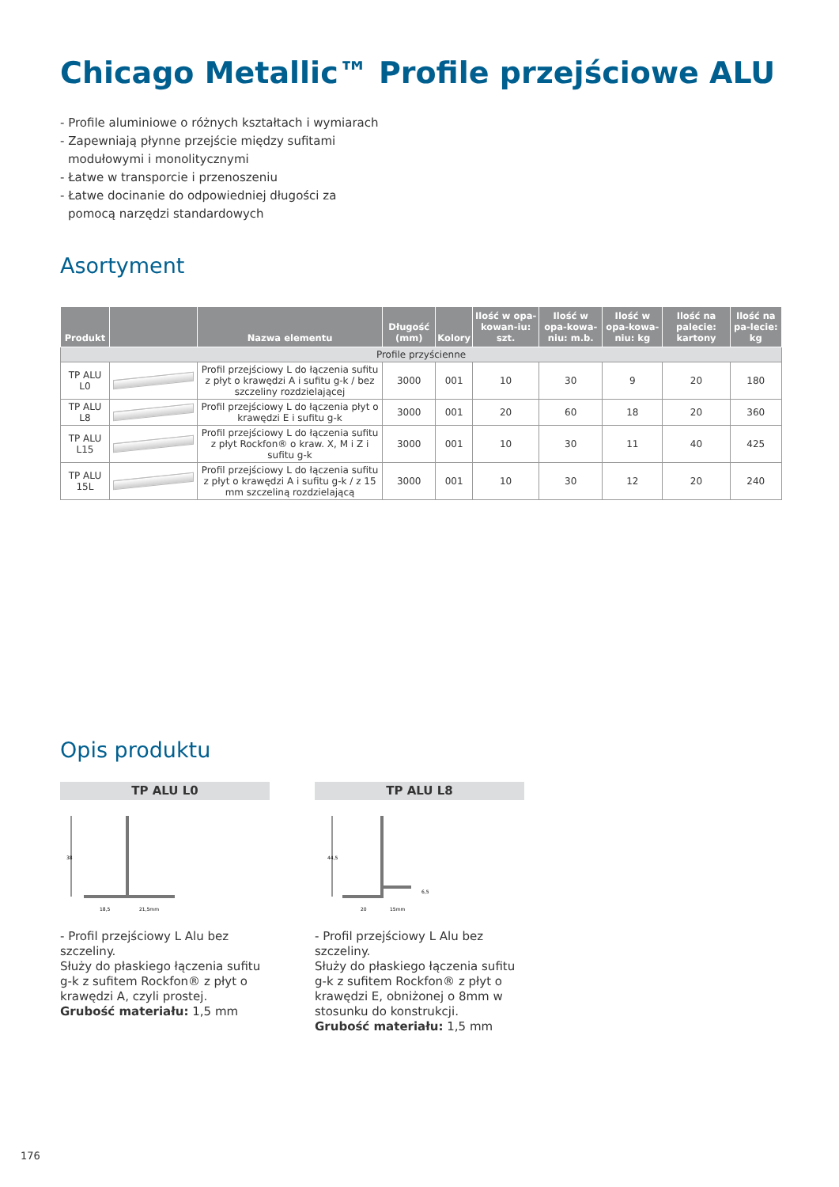Chicago Metallic™ Profile przejściowe ALU
- Profile aluminiowe o różnych kształtach i wymiarach
- Zapewniają płynne przejście między sufitami
modułowymi i monolitycznymi
- Łatwe w transporcie i przenoszeniu
- Łatwe docinanie do odpowiedniej długości za
pomocą narzędzi standardowych
Asortyment
| Produkt | | Nazwa elementu | Długość (mm) | Kolory | Ilość w opa-kowan-iu: szt. | Ilość w opa-kowa-niu: m.b. | Ilość w opa-kowa-niu: kg | Ilość na palecie: kartony | Ilość na pa-lecie: kg |
| --- | --- | --- | --- | --- | --- | --- | --- | --- | --- |
| Profile przyścienne | | | | | | | | | |
| TP ALU L0 | | Profil przejściowy L do łączenia sufitu z płyt o krawędzi A i sufitu g-k / bez szczeliny rozdzielającej | 3000 | 001 | 10 | 30 | 9 | 20 | 180 |
| TP ALU L8 | | Profil przejściowy L do łączenia płyt o krawędzi E i sufitu g-k | 3000 | 001 | 20 | 60 | 18 | 20 | 360 |
| TP ALU L15 | | Profil przejściowy L do łączenia sufitu z płyt Rockfon® o kraw. X, M i Z i sufitu g-k | 3000 | 001 | 10 | 30 | 11 | 40 | 425 |
| TP ALU 15L | | Profil przejściowy L do łączenia sufitu z płyt o krawędzi A i sufitu g-k / z 15 mm szczeliną rozdzielającą | 3000 | 001 | 10 | 30 | 12 | 20 | 240 |
Opis produktu
TP ALU L0
38
18,5
21,5mm
- Profil przejściowy L Alu bez szczeliny.
Służy do płaskiego łączenia sufitu g-k z sufitem Rockfon® z płyt o krawędzi A, czyli prostej.
Grubość materiału: 1,5 mm
TP ALU L8
44,5
20
15mm
6,5
- Profil przejściowy L Alu bez szczeliny.
Służy do płaskiego łączenia sufitu g-k z sufitem Rockfon® z płyt o krawędzi E, obniżonej o 8mm w stosunku do konstrukcji.
Grubość materiału: 1,5 mm
176